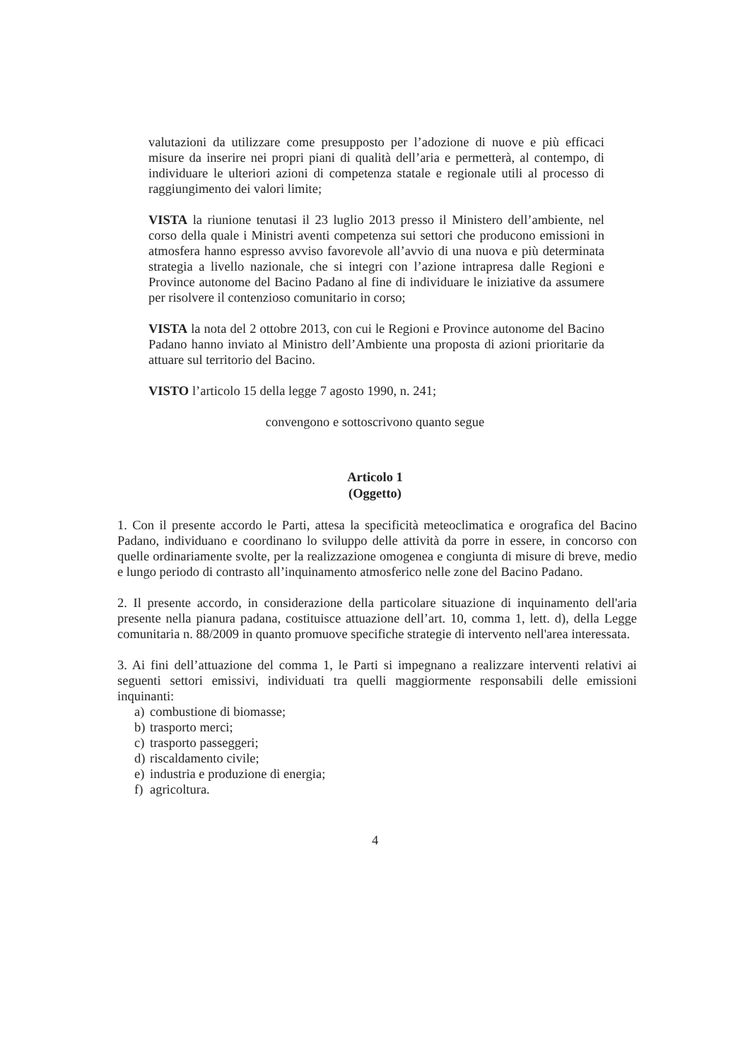valutazioni da utilizzare come presupposto per l’adozione di nuove e più efficaci misure da inserire nei propri piani di qualità dell’aria e permetterà, al contempo, di individuare le ulteriori azioni di competenza statale e regionale utili al processo di raggiungimento dei valori limite;
VISTA la riunione tenutasi il 23 luglio 2013 presso il Ministero dell’ambiente, nel corso della quale i Ministri aventi competenza sui settori che producono emissioni in atmosfera hanno espresso avviso favorevole all’avvio di una nuova e più determinata strategia a livello nazionale, che si integri con l’azione intrapresa dalle Regioni e Province autonome del Bacino Padano al fine di individuare le iniziative da assumere per risolvere il contenzioso comunitario in corso;
VISTA la nota del 2 ottobre 2013, con cui le Regioni e Province autonome del Bacino Padano hanno inviato al Ministro dell’Ambiente una proposta di azioni prioritarie da attuare sul territorio del Bacino.
VISTO l’articolo 15 della legge 7 agosto 1990, n. 241;
convengono e sottoscrivono quanto segue
Articolo 1
(Oggetto)
1. Con il presente accordo le Parti, attesa la specificità meteoclimatica e orografica del Bacino Padano, individuano e coordinano lo sviluppo delle attività da porre in essere, in concorso con quelle ordinariamente svolte, per la realizzazione omogenea e congiunta di misure di breve, medio e lungo periodo di contrasto all’inquinamento atmosferico nelle zone del Bacino Padano.
2. Il presente accordo, in considerazione della particolare situazione di inquinamento dell'aria presente nella pianura padana, costituisce attuazione dell’art. 10, comma 1, lett. d), della Legge comunitaria n. 88/2009 in quanto promuove specifiche strategie di intervento nell'area interessata.
3. Ai fini dell’attuazione del comma 1, le Parti si impegnano a realizzare interventi relativi ai seguenti settori emissivi, individuati tra quelli maggiormente responsabili delle emissioni inquinanti:
a) combustione di biomasse;
b) trasporto merci;
c) trasporto passeggeri;
d) riscaldamento civile;
e) industria e produzione di energia;
f) agricoltura.
4